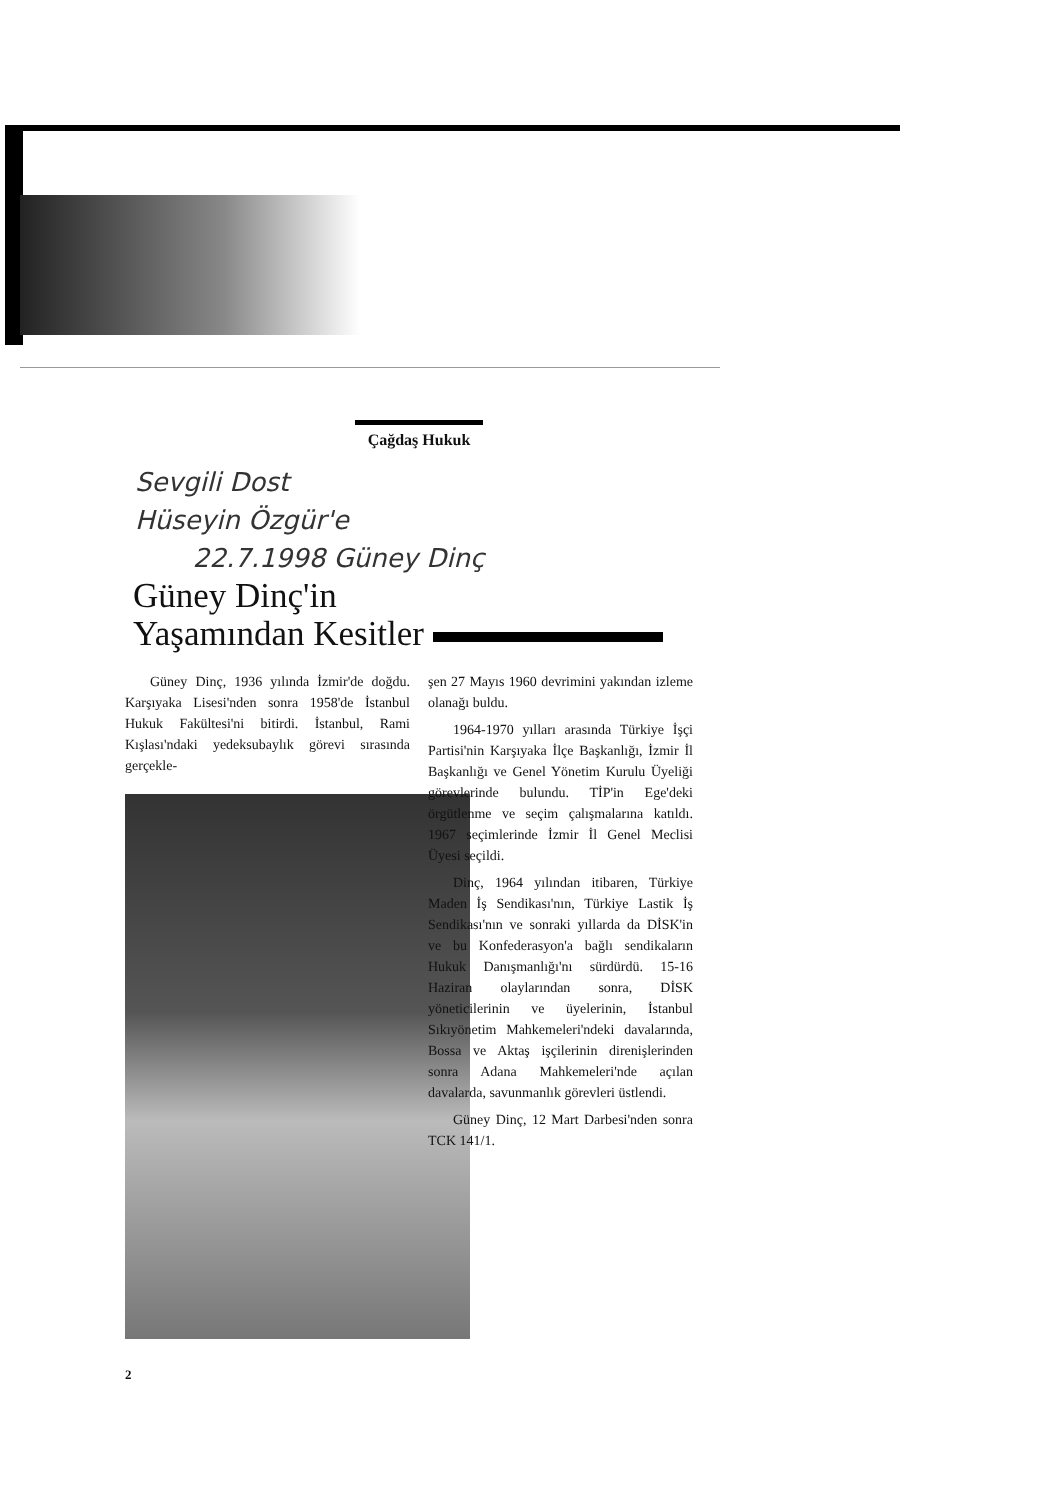Çağdaş Hukuk
Sevgili Dost
Hüseyin Özgür'e
22.7.1998 Güney Dinç
Güney Dinç'in
Yaşamından Kesitler
Güney Dinç, 1936 yılında İzmir'de doğdu. Karşıyaka Lisesi'nden sonra 1958'de İstanbul Hukuk Fakültesi'ni bitirdi. İstanbul, Rami Kışlası'ndaki yedeksubaylık görevi sırasında gerçekle-
şen 27 Mayıs 1960 devrimini yakından izleme olanağı buldu.
1964-1970 yılları arasında Türkiye İşçi Partisi'nin Karşıyaka İlçe Başkanlığı, İzmir İl Başkanlığı ve Genel Yönetim Kurulu Üyeliği görevlerinde bulundu. TİP'in Ege'deki örgütlenme ve seçim çalışmalarına katıldı. 1967 seçimlerinde İzmir İl Genel Meclisi Üyesi seçildi.
Dinç, 1964 yılından itibaren, Türkiye Maden İş Sendikası'nın, Türkiye Lastik İş Sendikası'nın ve sonraki yıllarda da DİSK'in ve bu Konfederasyon'a bağlı sendikaların Hukuk Danışmanlığı'nı sürdürdü. 15-16 Haziran olaylarından sonra, DİSK yöneticilerinin ve üyelerinin, İstanbul Sıkıyönetim Mahkemeleri'ndeki davalarında, Bossa ve Aktaş işçilerinin direnişlerinden sonra Adana Mahkemeleri'nde açılan davalarda, savunmanlık görevleri üstlendi.
Güney Dinç, 12 Mart Darbesi'nden sonra TCK 141/1.
2